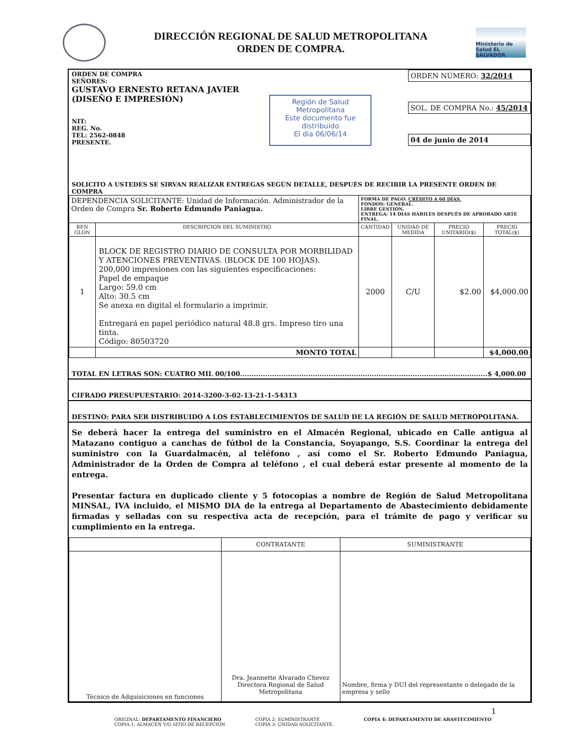DIRECCIÓN REGIONAL DE SALUD METROPOLITANA
ORDEN DE COMPRA.
Ministerio de Salud EL SALVADOR
ORDEN DE COMPRA
SEÑORES:
GUSTAVO ERNESTO RETANA JAVIER
(DISEÑO E IMPRESIÓN)
NIT:
REG. No.
TEL: 2562-0848
PRESENTE.
Región de Salud Metropolitana
Este documento fue distribuido
El dia 06/06/14
ORDEN NÚMERO: 32/2014
SOL. DE COMPRA No.: 45/2014
04 de junio de 2014
SOLICITO A USTEDES SE SIRVAN REALIZAR ENTREGAS SEGÚN DETALLE, DESPUÉS DE RECIBIR LA PRESENTE ORDEN DE COMPRA
| DEPENDENCIA SOLICITANTE: Unidad de Información. Administrador de la Orden de Compra Sr. Roberto Edmundo Paniagua. | | FORMA DE PAGO: CRÉDITO A 60 DÍAS. FONDOS: GENERAL. LIBRE GESTIÓN. ENTREGA: 14 DÍAS HÁBILES DESPUÉS DE APROBADO ARTE FINAL. | | | |
| REN GLON | DESCRIPCION DEL SUMINISTRO | CANTIDAD | UNIDAD DE MEDIDA | PRECIO UNITARIO($) | PRECIO TOTAL($) |
| 1 | BLOCK DE REGISTRO DIARIO DE CONSULTA POR MORBILIDAD Y ATENCIONES PREVENTIVAS. (BLOCK DE 100 HOJAS). 200,000 impresiones con las siguientes especificaciones: Papel de empaque Largo: 59.0 cm Alto: 30.5 cm Se anexa en digital el formulario a imprimir. Entregará en papel periódico natural 48.8 grs. Impreso tiro una tinta. Código: 80503720 | 2000 | C/U | $2.00 | $4,000.00 |
| | MONTO TOTAL | | | | $4,000.00 |
TOTAL EN LETRAS SON: CUATRO MIL 00/100.............................................................................................................$ 4,000.00
CIFRADO PRESUPUESTARIO: 2014-3200-3-02-13-21-1-54313
DESTINO: PARA SER DISTRIBUIDO A LOS ESTABLECIMIENTOS DE SALUD DE LA REGIÓN DE SALUD METROPOLITANA.
Se deberá hacer la entrega del suministro en el Almacén Regional, ubicado en Calle antigua al Matazano contiguo a canchas de fútbol de la Constancia, Soyapango, S.S. Coordinar la entrega del suministro con la Guardalmacén, al teléfono , así como el Sr. Roberto Edmundo Paniagua, Administrador de la Orden de Compra al teléfono , el cual deberá estar presente al momento de la entrega.
Presentar factura en duplicado cliente y 5 fotocopias a nombre de Región de Salud Metropolitana MINSAL, IVA incluido, el MISMO DIA de la entrega al Departamento de Abastecimiento debidamente firmadas y selladas con su respectiva acta de recepción, para el trámite de pago y verificar su cumplimiento en la entrega.
| | CONTRATANTE | SUMINISTRANTE |
| Técnico de Adquisiciones en funciones | Dra. Jeannette Alvarado Chevez Directora Regional de Salud Metropolitana | Nombre, firma y DUI del representante o delegado de la empresa y sello |
ORIGINAL: DEPARTAMENTO FINANCIERO
COPIA 1: ALMACEN Y/O SITIO DE RECEPCIÓN
COPIA 2: SUMINISTRANTE
COPIA 3: UNIDAD SOLICITANTE.
COPIA 4: DEPARTAMENTO DE ABASTECIMIENTO
1